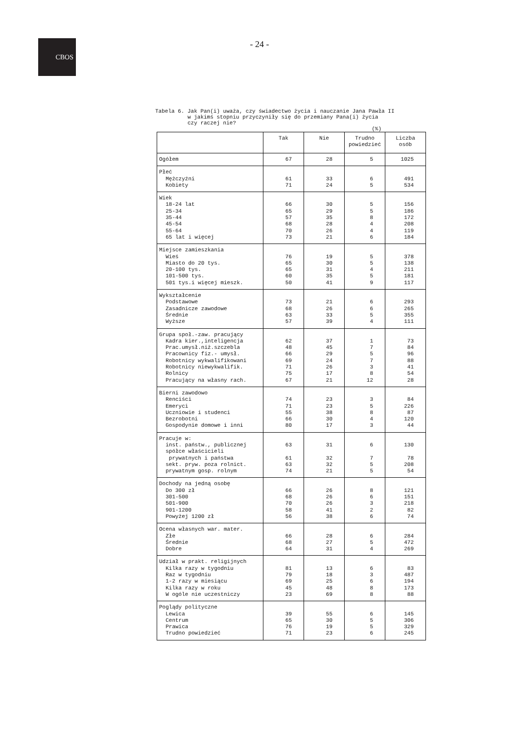CBOS
- 24 -
Tabela 6. Jak Pan(i) uważa, czy świadectwo życia i nauczanie Jana Pawła II w jakimś stopniu przyczyniły się do przemiany Pana(i) życia czy raczej nie? (%)
| | Tak | Nie | Trudno powiedzieć | Liczba osób |
| --- | --- | --- | --- | --- |
| Ogółem | 67 | 28 | 5 | 1025 |
| Płeć Mężczyźni Kobiety | 61 71 | 33 24 | 6 5 | 491 534 |
| Wiek 18-24 lat 25-34 35-44 45-54 55-64 65 lat i więcej | 66 65 57 68 70 73 | 30 29 35 28 26 21 | 5 5 8 4 4 6 | 156 186 172 208 119 184 |
| Miejsce zamieszkania Wieś Miasto do 20 tys. 20-100 tys. 101-500 tys. 501 tys.i więcej mieszk. | 76 65 65 60 50 | 19 30 31 35 41 | 5 5 4 5 9 | 378 138 211 181 117 |
| Wykształcenie Podstawowe Zasadnicze zawodowe Średnie Wyższe | 73 68 63 57 | 21 26 33 39 | 6 6 5 4 | 293 265 355 111 |
| Grupa społ.-zaw. pracujący Kadra kier.,inteligencja Prac.umysł.niż.szczebla Pracownicy fiz.- umysł. Robotnicy wykwalifikowani Robotnicy niewykwalifik. Rolnicy Pracujący na własny rach. | 62 48 66 69 71 75 67 | 37 45 29 24 26 17 21 | 1 7 5 7 3 8 12 | 73 84 96 88 41 54 28 |
| Bierni zawodowo Renciści Emeryci Uczniowie i studenci Bezrobotni Gospodynie domowe i inni | 74 71 55 66 80 | 23 23 38 30 17 | 3 5 8 4 3 | 84 226 87 120 44 |
| Pracuje w: inst. państw., publicznej spółce właścicieli prywatnych i państwa sekt. pryw. poza rolnict. prywatnym gosp. rolnym | 63 61 63 74 | 31 32 32 21 | 6 7 5 5 | 130 78 208 54 |
| Dochody na jedną osobę Do 300 zł 301-500 501-900 901-1200 Powyżej 1200 zł | 66 68 70 58 56 | 26 26 26 41 38 | 8 6 3 2 6 | 121 151 218 82 74 |
| Ocena własnych war. mater. Złe Średnie Dobre | 66 68 64 | 28 27 31 | 6 5 4 | 284 472 269 |
| Udział w prakt. religijnych Kilka razy w tygodniu Raz w tygodniu 1-2 razy w miesiącu Kilka razy w roku W ogóle nie uczestniczy | 81 79 69 45 23 | 13 18 25 48 69 | 6 3 6 8 8 | 83 487 194 173 88 |
| Poglądy polityczne Lewica Centrum Prawica Trudno powiedzieć | 39 65 76 71 | 55 30 19 23 | 6 5 5 6 | 145 306 329 245 |